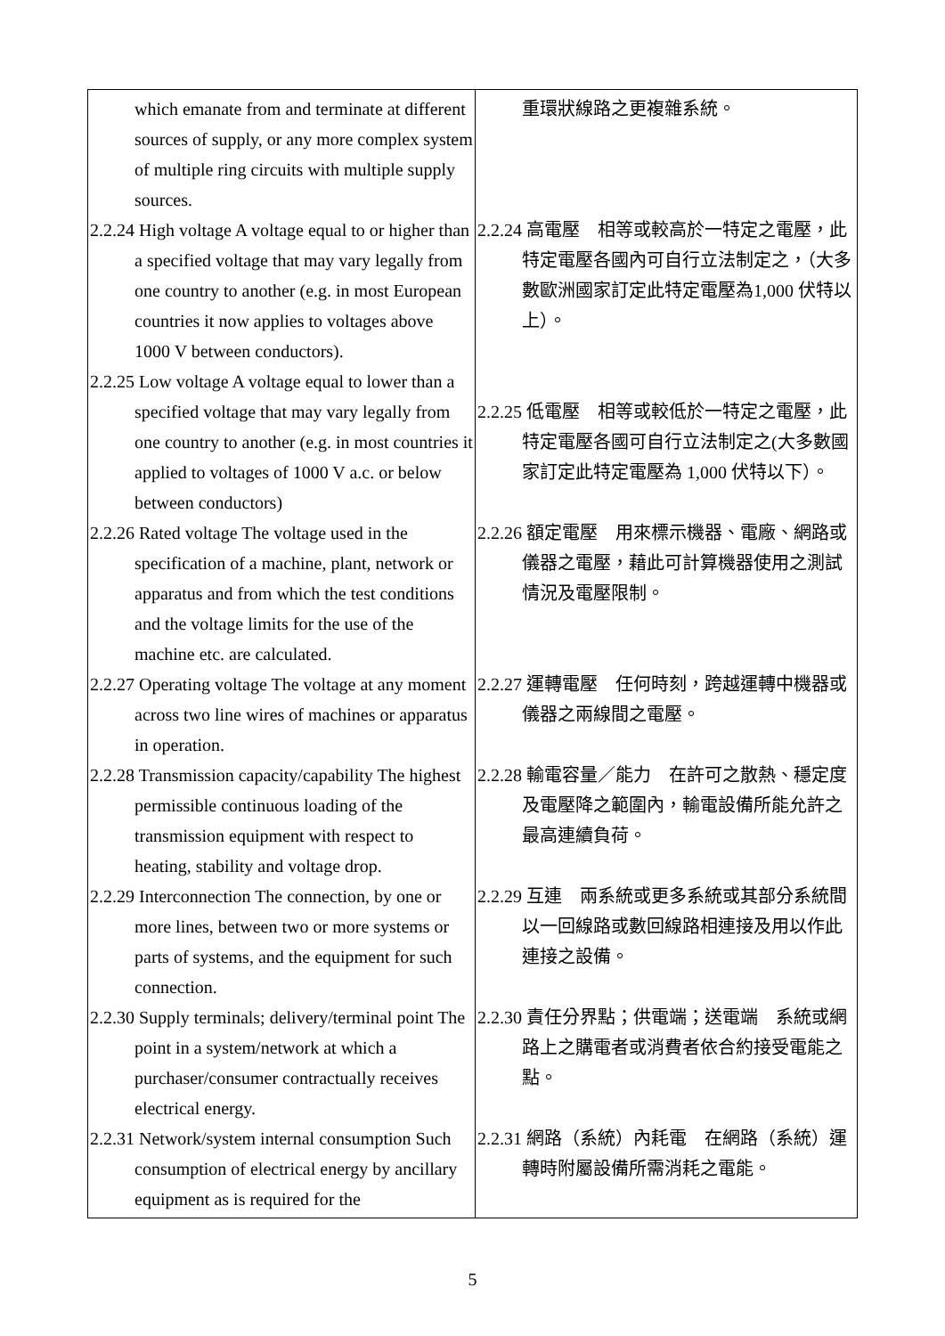| which emanate from and terminate at different sources of supply, or any more complex system of multiple ring circuits with multiple supply sources. 2.2.24 High voltage A voltage equal to or higher than a specified voltage that may vary legally from one country to another (e.g. in most European countries it now applies to voltages above 1000 V between conductors). 2.2.25 Low voltage A voltage equal to lower than a specified voltage that may vary legally from one country to another (e.g. in most countries it applied to voltages of 1000 V a.c. or below between conductors) 2.2.26 Rated voltage The voltage used in the specification of a machine, plant, network or apparatus and from which the test conditions and the voltage limits for the use of the machine etc. are calculated. 2.2.27 Operating voltage The voltage at any moment across two line wires of machines or apparatus in operation. 2.2.28 Transmission capacity/capability The highest permissible continuous loading of the transmission equipment with respect to heating, stability and voltage drop. 2.2.29 Interconnection The connection, by one or more lines, between two or more systems or parts of systems, and the equipment for such connection. 2.2.30 Supply terminals; delivery/terminal point The point in a system/network at which a purchaser/consumer contractually receives electrical energy. 2.2.31 Network/system internal consumption Such consumption of electrical energy by ancillary equipment as is required for the | 重環狀線路之更複雜系統。 2.2.24 高電壓 相等或較高於一特定之電壓，此特定電壓各國內可自行立法制定之，（大多數歐洲國家訂定此特定電壓為1,000 伏特以上）。 2.2.25 低電壓 相等或較低於一特定之電壓，此特定電壓各國可自行立法制定之(大多數國家訂定此特定電壓為 1,000 伏特以下）。 2.2.26 額定電壓 用來標示機器、電廠、網路或儀器之電壓，藉此可計算機器使用之測試情況及電壓限制。 2.2.27 運轉電壓 任何時刻，跨越運轉中機器或儀器之兩線間之電壓。 2.2.28 輸電容量／能力 在許可之散熱、穩定度及電壓降之範圍內，輸電設備所能允許之最高連續負荷。 2.2.29 互連 兩系統或更多系統或其部分系統間以一回線路或數回線路相連接及用以作此連接之設備。 2.2.30 責任分界點；供電端；送電端 系統或網路上之購電者或消費者依合約接受電能之點。 2.2.31 網路（系統）內耗電 在網路（系統）運轉時附屬設備所需消耗之電能。 |
5